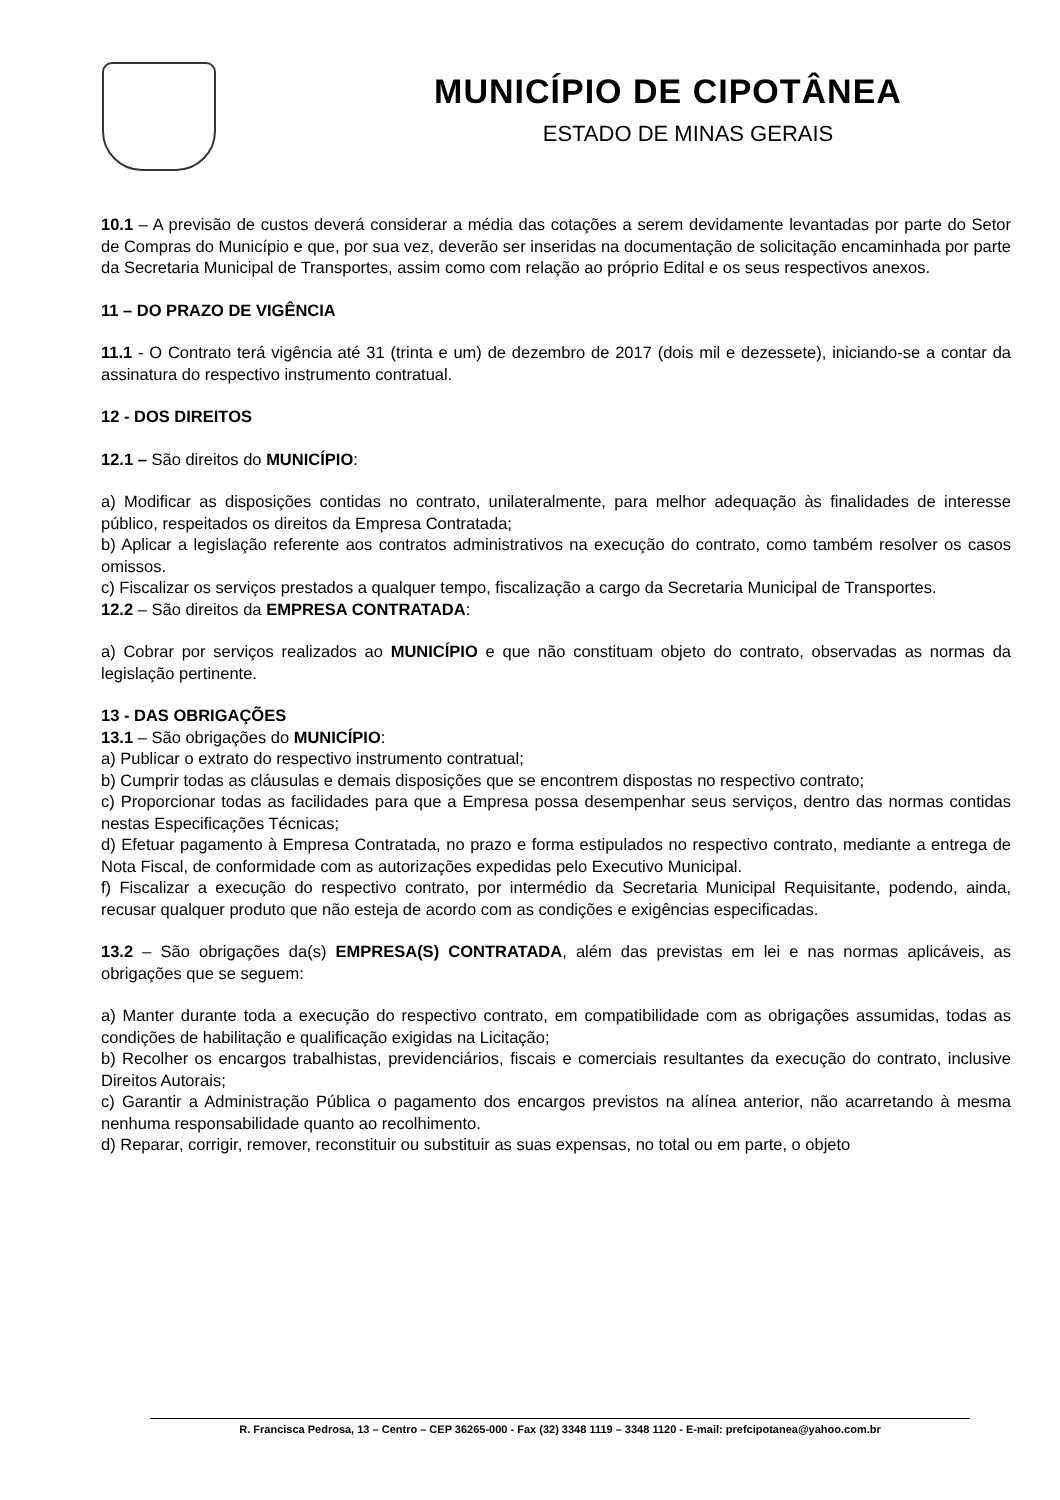MUNICÍPIO DE CIPOTÂNEA
ESTADO DE MINAS GERAIS
10.1 – A previsão de custos deverá considerar a média das cotações a serem devidamente levantadas por parte do Setor de Compras do Município e que, por sua vez, deverão ser inseridas na documentação de solicitação encaminhada por parte da Secretaria Municipal de Transportes, assim como com relação ao próprio Edital e os seus respectivos anexos.
11 – DO PRAZO DE VIGÊNCIA
11.1 - O Contrato terá vigência até 31 (trinta e um) de dezembro de 2017 (dois mil e dezessete), iniciando-se a contar da assinatura do respectivo instrumento contratual.
12 - DOS DIREITOS
12.1 – São direitos do MUNICÍPIO:
a) Modificar as disposições contidas no contrato, unilateralmente, para melhor adequação às finalidades de interesse público, respeitados os direitos da Empresa Contratada;
b) Aplicar a legislação referente aos contratos administrativos na execução do contrato, como também resolver os casos omissos.
c) Fiscalizar os serviços prestados a qualquer tempo, fiscalização a cargo da Secretaria Municipal de Transportes.
12.2 – São direitos da EMPRESA CONTRATADA:
a) Cobrar por serviços realizados ao MUNICÍPIO e que não constituam objeto do contrato, observadas as normas da legislação pertinente.
13 - DAS OBRIGAÇÕES
13.1 – São obrigações do MUNICÍPIO:
a) Publicar o extrato do respectivo instrumento contratual;
b) Cumprir todas as cláusulas e demais disposições que se encontrem dispostas no respectivo contrato;
c) Proporcionar todas as facilidades para que a Empresa possa desempenhar seus serviços, dentro das normas contidas nestas Especificações Técnicas;
d) Efetuar pagamento à Empresa Contratada, no prazo e forma estipulados no respectivo contrato, mediante a entrega de Nota Fiscal, de conformidade com as autorizações expedidas pelo Executivo Municipal.
f) Fiscalizar a execução do respectivo contrato, por intermédio da Secretaria Municipal Requisitante, podendo, ainda, recusar qualquer produto que não esteja de acordo com as condições e exigências especificadas.
13.2 – São obrigações da(s) EMPRESA(S) CONTRATADA, além das previstas em lei e nas normas aplicáveis, as obrigações que se seguem:
a) Manter durante toda a execução do respectivo contrato, em compatibilidade com as obrigações assumidas, todas as condições de habilitação e qualificação exigidas na Licitação;
b) Recolher os encargos trabalhistas, previdenciários, fiscais e comerciais resultantes da execução do contrato, inclusive Direitos Autorais;
c) Garantir a Administração Pública o pagamento dos encargos previstos na alínea anterior, não acarretando à mesma nenhuma responsabilidade quanto ao recolhimento.
d) Reparar, corrigir, remover, reconstituir ou substituir as suas expensas, no total ou em parte, o objeto
R. Francisca Pedrosa, 13 – Centro – CEP 36265-000 - Fax (32) 3348 1119 – 3348 1120 - E-mail: prefcipotanea@yahoo.com.br